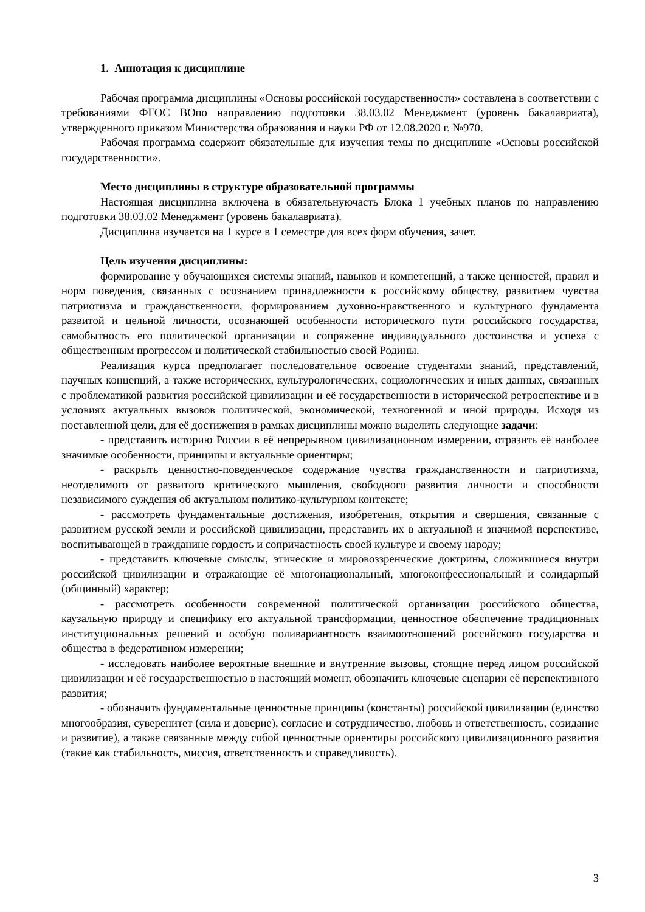1. Аннотация к дисциплине
Рабочая программа дисциплины «Основы российской государственности» составлена в соответствии с требованиями ФГОС ВОпо направлению подготовки 38.03.02 Менеджмент (уровень бакалавриата), утвержденного приказом Министерства образования и науки РФ от 12.08.2020 г. №970.
Рабочая программа содержит обязательные для изучения темы по дисциплине «Основы российской государственности».
Место дисциплины в структуре образовательной программы
Настоящая дисциплина включена в обязательнуючасть Блока 1 учебных планов по направлению подготовки 38.03.02 Менеджмент (уровень бакалавриата).
Дисциплина изучается на 1 курсе в 1 семестре для всех форм обучения, зачет.
Цель изучения дисциплины:
формирование у обучающихся системы знаний, навыков и компетенций, а также ценностей, правил и норм поведения, связанных с осознанием принадлежности к российскому обществу, развитием чувства патриотизма и гражданственности, формированием духовно-нравственного и культурного фундамента развитой и цельной личности, осознающей особенности исторического пути российского государства, самобытность его политической организации и сопряжение индивидуального достоинства и успеха с общественным прогрессом и политической стабильностью своей Родины.
Реализация курса предполагает последовательное освоение студентами знаний, представлений, научных концепций, а также исторических, культурологических, социологических и иных данных, связанных с проблематикой развития российской цивилизации и её государственности в исторической ретроспективе и в условиях актуальных вызовов политической, экономической, техногенной и иной природы. Исходя из поставленной цели, для её достижения в рамках дисциплины можно выделить следующие задачи:
- представить историю России в её непрерывном цивилизационном измерении, отразить её наиболее значимые особенности, принципы и актуальные ориентиры;
- раскрыть ценностно-поведенческое содержание чувства гражданственности и патриотизма, неотделимого от развитого критического мышления, свободного развития личности и способности независимого суждения об актуальном политико-культурном контексте;
- рассмотреть фундаментальные достижения, изобретения, открытия и свершения, связанные с развитием русской земли и российской цивилизации, представить их в актуальной и значимой перспективе, воспитывающей в гражданине гордость и сопричастность своей культуре и своему народу;
- представить ключевые смыслы, этические и мировоззренческие доктрины, сложившиеся внутри российской цивилизации и отражающие её многонациональный, многоконфессиональный и солидарный (общинный) характер;
- рассмотреть особенности современной политической организации российского общества, каузальную природу и специфику его актуальной трансформации, ценностное обеспечение традиционных институциональных решений и особую поливариантность взаимоотношений российского государства и общества в федеративном измерении;
- исследовать наиболее вероятные внешние и внутренние вызовы, стоящие перед лицом российской цивилизации и её государственностью в настоящий момент, обозначить ключевые сценарии её перспективного развития;
- обозначить фундаментальные ценностные принципы (константы) российской цивилизации (единство многообразия, суверенитет (сила и доверие), согласие и сотрудничество, любовь и ответственность, созидание и развитие), а также связанные между собой ценностные ориентиры российского цивилизационного развития (такие как стабильность, миссия, ответственность и справедливость).
3